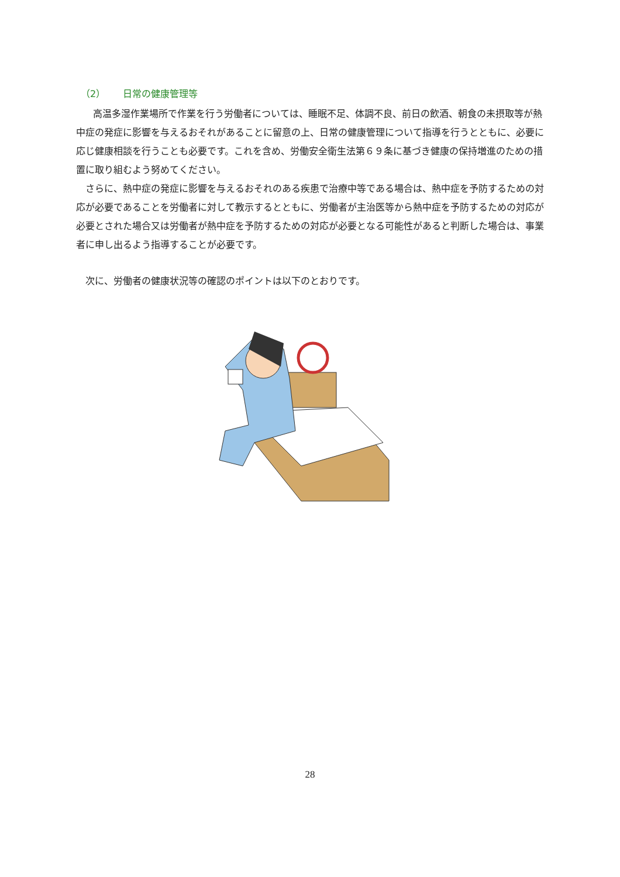（2） 日常の健康管理等
高温多湿作業場所で作業を行う労働者については、睡眠不足、体調不良、前日の飲酒、朝食の未摂取等が熱中症の発症に影響を与えるおそれがあることに留意の上、日常の健康管理について指導を行うとともに、必要に応じ健康相談を行うことも必要です。これを含め、労働安全衛生法第６９条に基づき健康の保持増進のための措置に取り組むよう努めてください。
さらに、熱中症の発症に影響を与えるおそれのある疾患で治療中等である場合は、熱中症を予防するための対応が必要であることを労働者に対して教示するとともに、労働者が主治医等から熱中症を予防するための対応が必要とされた場合又は労働者が熱中症を予防するための対応が必要となる可能性があると判断した場合は、事業者に申し出るよう指導することが必要です。
次に、労働者の健康状況等の確認のポイントは以下のとおりです。
28